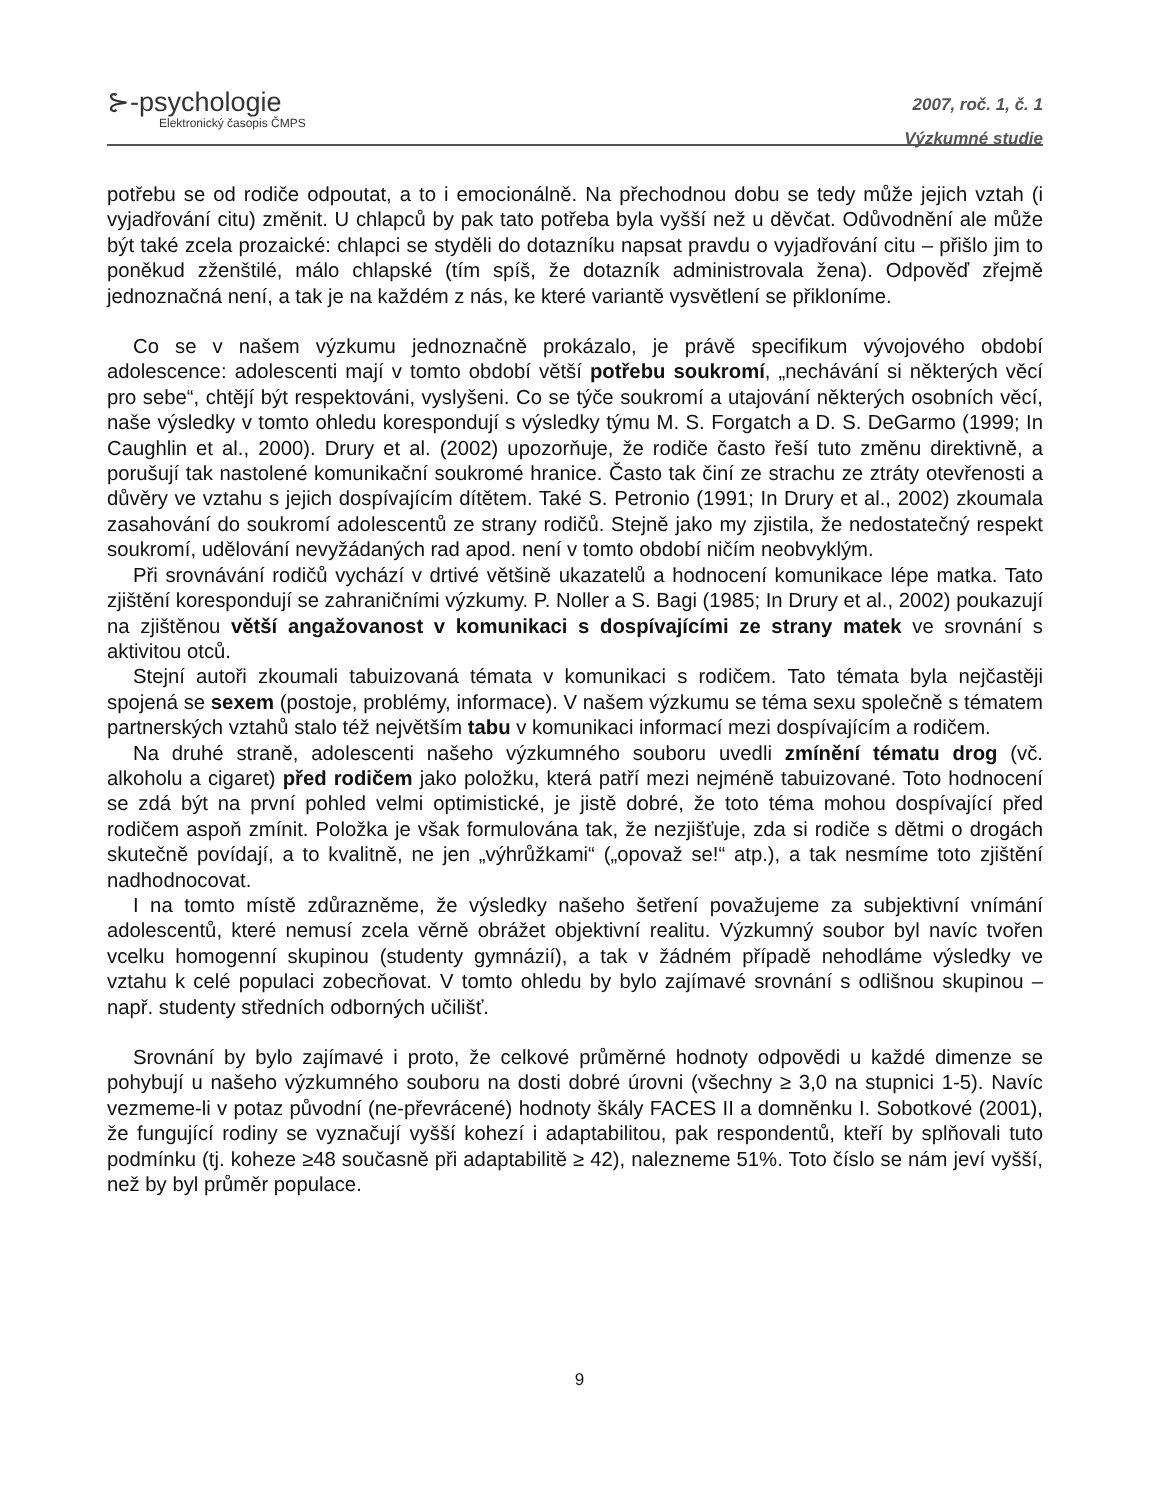⊱-psychologie
Elektronický časopis ČMPS
2007, roč. 1, č. 1
Výzkumné studie
potřebu se od rodiče odpoutat, a to i emocionálně. Na přechodnou dobu se tedy může jejich vztah (i vyjadřování citu) změnit. U chlapců by pak tato potřeba byla vyšší než u děvčat. Odůvodnění ale může být také zcela prozaické: chlapci se styděli do dotazníku napsat pravdu o vyjadřování citu – přišlo jim to poněkud zženštilé, málo chlapské (tím spíš, že dotazník administrovala žena). Odpověď zřejmě jednoznačná není, a tak je na každém z nás, ke které variantě vysvětlení se přikloníme.
Co se v našem výzkumu jednoznačně prokázalo, je právě specifikum vývojového období adolescence: adolescenti mají v tomto období větší potřebu soukromí, „nechávání si některých věcí pro sebe“, chtějí být respektováni, vyslyšeni. Co se týče soukromí a utajování některých osobních věcí, naše výsledky v tomto ohledu korespondují s výsledky týmu M. S. Forgatch a D. S. DeGarmo (1999; In Caughlin et al., 2000). Drury et al. (2002) upozorňuje, že rodiče často řeší tuto změnu direktivně, a porušují tak nastolené komunikační soukromé hranice. Často tak činí ze strachu ze ztráty otevřenosti a důvěry ve vztahu s jejich dospívajícím dítětem. Také S. Petronio (1991; In Drury et al., 2002) zkoumala zasahování do soukromí adolescentů ze strany rodičů. Stejně jako my zjistila, že nedostatečný respekt soukromí, udělování nevyžádaných rad apod. není v tomto období ničím neobvyklým.
Při srovnávání rodičů vychází v drtivé většině ukazatelů a hodnocení komunikace lépe matka. Tato zjištění korespondují se zahraničními výzkumy. P. Noller a S. Bagi (1985; In Drury et al., 2002) poukazují na zjištěnou větší angažovanost v komunikaci s dospívajícími ze strany matek ve srovnání s aktivitou otců.
Stejní autoři zkoumali tabuizovaná témata v komunikaci s rodičem. Tato témata byla nejčastěji spojená se sexem (postoje, problémy, informace). V našem výzkumu se téma sexu společně s tématem partnerských vztahů stalo též největším tabu v komunikaci informací mezi dospívajícím a rodičem.
Na druhé straně, adolescenti našeho výzkumného souboru uvedli zmínění tématu drog (vč. alkoholu a cigaret) před rodičem jako položku, která patří mezi nejméně tabuizované. Toto hodnocení se zdá být na první pohled velmi optimistické, je jistě dobré, že toto téma mohou dospívající před rodičem aspoň zmínit. Položka je však formulována tak, že nezjišťuje, zda si rodiče s dětmi o drogách skutečně povídají, a to kvalitně, ne jen „výhrůžkami“ („opovaž se!“ atp.), a tak nesmíme toto zjištění nadhodnocovat.
I na tomto místě zdůrazněme, že výsledky našeho šetření považujeme za subjektivní vnímání adolescentů, které nemusí zcela věrně obrážet objektivní realitu. Výzkumný soubor byl navíc tvořen vcelku homogenní skupinou (studenty gymnázií), a tak v žádném případě nehodláme výsledky ve vztahu k celé populaci zobecňovat. V tomto ohledu by bylo zajímavé srovnání s odlišnou skupinou – např. studenty středních odborných učilišť.
Srovnání by bylo zajímavé i proto, že celkové průměrné hodnoty odpovědi u každé dimenze se pohybují u našeho výzkumného souboru na dosti dobré úrovni (všechny ≥ 3,0 na stupnici 1-5). Navíc vezmeme-li v potaz původní (ne-převrácené) hodnoty škály FACES II a domněnku I. Sobotkové (2001), že fungující rodiny se vyznačují vyšší kohezí i adaptabilitou, pak respondentů, kteří by splňovali tuto podmínku (tj. koheze ≥48 současně při adaptabilitě ≥ 42), nalezneme 51%. Toto číslo se nám jeví vyšší, než by byl průměr populace.
9